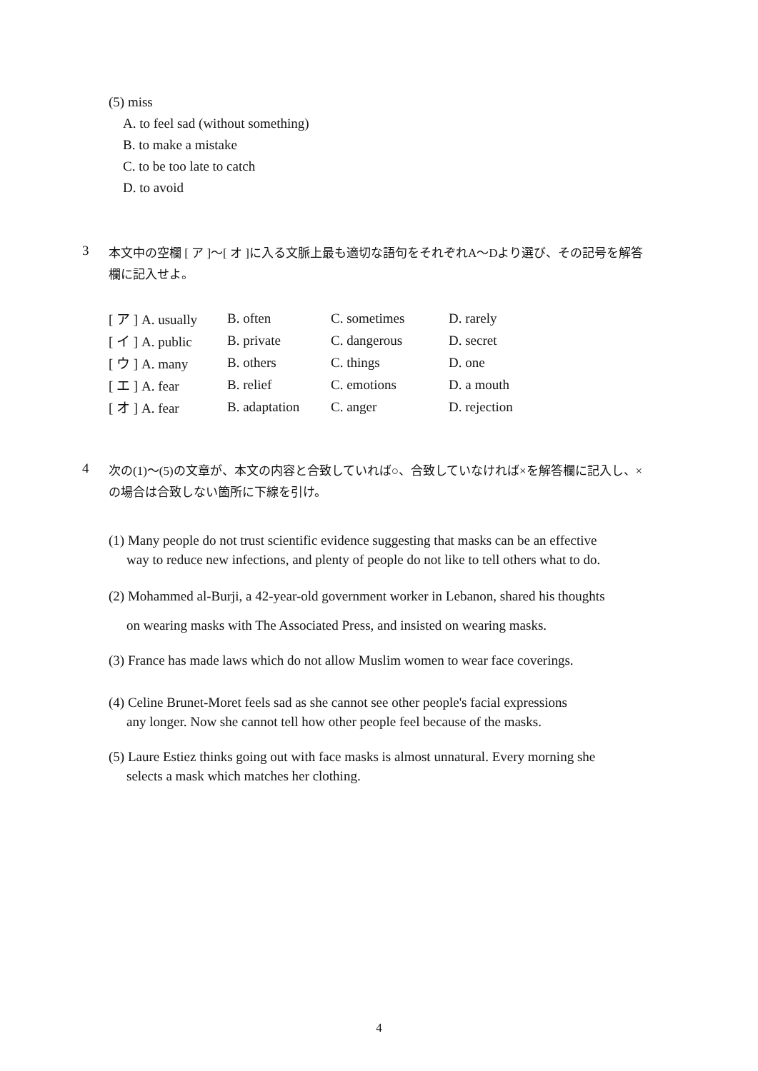(5) miss
A. to feel sad (without something)
B. to make a mistake
C. to be too late to catch
D. to avoid
3
本文中の空欄 [ ア ]～[ オ ]に入る文脈上最も適切な語句をそれぞれA～Dより選び、その記号を解答欄に記入せよ。
| [ ア ] A. usually | B. often | C. sometimes | D. rarely |
| [ イ ] A. public | B. private | C. dangerous | D. secret |
| [ ウ ] A. many | B. others | C. things | D. one |
| [ エ ] A. fear | B. relief | C. emotions | D. a mouth |
| [ オ ] A. fear | B. adaptation | C. anger | D. rejection |
4
次の(1)～(5)の文章が、本文の内容と合致していれば○、合致していなければ×を解答欄に記入し、×の場合は合致しない箇所に下線を引け。
(1) Many people do not trust scientific evidence suggesting that masks can be an effective
way to reduce new infections, and plenty of people do not like to tell others what to do.
(2) Mohammed al-Burji, a 42-year-old government worker in Lebanon, shared his thoughts
on wearing masks with The Associated Press, and insisted on wearing masks.
(3) France has made laws which do not allow Muslim women to wear face coverings.
(4) Celine Brunet-Moret feels sad as she cannot see other people's facial expressions
any longer. Now she cannot tell how other people feel because of the masks.
(5) Laure Estiez thinks going out with face masks is almost unnatural. Every morning she
selects a mask which matches her clothing.
4